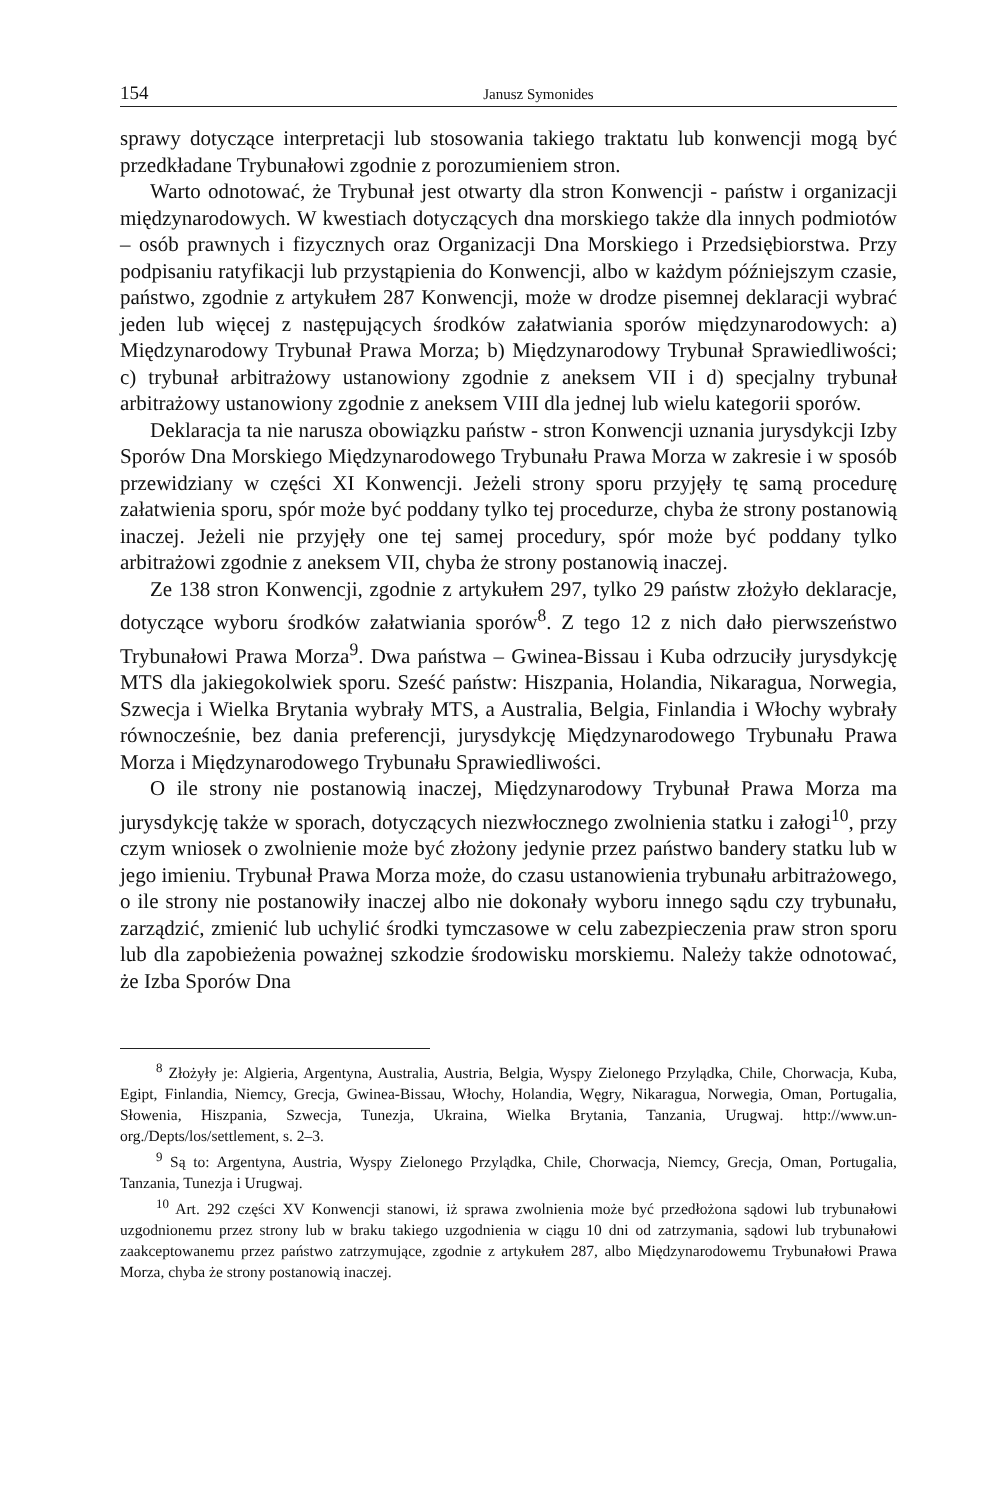154 Janusz Symonides
sprawy dotyczące interpretacji lub stosowania takiego traktatu lub konwencji mogą być przedkładane Trybunałowi zgodnie z porozumieniem stron.
Warto odnotować, że Trybunał jest otwarty dla stron Konwencji - państw i organizacji międzynarodowych. W kwestiach dotyczących dna morskiego także dla innych podmiotów – osób prawnych i fizycznych oraz Organizacji Dna Morskiego i Przedsiębiorstwa. Przy podpisaniu ratyfikacji lub przystąpienia do Konwencji, albo w każdym późniejszym czasie, państwo, zgodnie z artykułem 287 Konwencji, może w drodze pisemnej deklaracji wybrać jeden lub więcej z następujących środków załatwiania sporów międzynarodowych: a) Międzynarodowy Trybunał Prawa Morza; b) Międzynarodowy Trybunał Sprawiedliwości; c) trybunał arbitrażowy ustanowiony zgodnie z aneksem VII i d) specjalny trybunał arbitrażowy ustanowiony zgodnie z aneksem VIII dla jednej lub wielu kategorii sporów.
Deklaracja ta nie narusza obowiązku państw - stron Konwencji uznania jurysdykcji Izby Sporów Dna Morskiego Międzynarodowego Trybunału Prawa Morza w zakresie i w sposób przewidziany w części XI Konwencji. Jeżeli strony sporu przyjęły tę samą procedurę załatwienia sporu, spór może być poddany tylko tej procedurze, chyba że strony postanowią inaczej. Jeżeli nie przyjęły one tej samej procedury, spór może być poddany tylko arbitrażowi zgodnie z aneksem VII, chyba że strony postanowią inaczej.
Ze 138 stron Konwencji, zgodnie z artykułem 297, tylko 29 państw złożyło deklaracje, dotyczące wyboru środków załatwiania sporów<sup>8</sup>. Z tego 12 z nich dało pierwszeństwo Trybunałowi Prawa Morza<sup>9</sup>. Dwa państwa – Gwinea-Bissau i Kuba odrzuciły jurysdykcję MTS dla jakiegokolwiek sporu. Sześć państw: Hiszpania, Holandia, Nikaragua, Norwegia, Szwecja i Wielka Brytania wybrały MTS, a Australia, Belgia, Finlandia i Włochy wybrały równocześnie, bez dania preferencji, jurysdykcję Międzynarodowego Trybunału Prawa Morza i Międzynarodowego Trybunału Sprawiedliwości.
O ile strony nie postanowią inaczej, Międzynarodowy Trybunał Prawa Morza ma jurysdykcję także w sporach, dotyczących niezwłocznego zwolnienia statku i załogi<sup>10</sup>, przy czym wniosek o zwolnienie może być złożony jedynie przez państwo bandery statku lub w jego imieniu. Trybunał Prawa Morza może, do czasu ustanowienia trybunału arbitrażowego, o ile strony nie postanowiły inaczej albo nie dokonały wyboru innego sądu czy trybunału, zarządzić, zmienić lub uchylić środki tymczasowe w celu zabezpieczenia praw stron sporu lub dla zapobieżenia poważnej szkodzie środowisku morskiemu. Należy także odnotować, że Izba Sporów Dna
<sup>8</sup> Złożyły je: Algieria, Argentyna, Australia, Austria, Belgia, Wyspy Zielonego Przylądka, Chile, Chorwacja, Kuba, Egipt, Finlandia, Niemcy, Grecja, Gwinea-Bissau, Włochy, Holandia, Węgry, Nikaragua, Norwegia, Oman, Portugalia, Słowenia, Hiszpania, Szwecja, Tunezja, Ukraina, Wielka Brytania, Tanzania, Urugwaj. http://www.un-org./Depts/los/settlement, s. 2–3.
<sup>9</sup> Są to: Argentyna, Austria, Wyspy Zielonego Przylądka, Chile, Chorwacja, Niemcy, Grecja, Oman, Portugalia, Tanzania, Tunezja i Urugwaj.
<sup>10</sup> Art. 292 części XV Konwencji stanowi, iż sprawa zwolnienia może być przedłożona sądowi lub trybunałowi uzgodnionemu przez strony lub w braku takiego uzgodnienia w ciągu 10 dni od zatrzymania, sądowi lub trybunałowi zaakceptowanemu przez państwo zatrzymujące, zgodnie z artykułem 287, albo Międzynarodowemu Trybunałowi Prawa Morza, chyba że strony postanowią inaczej.